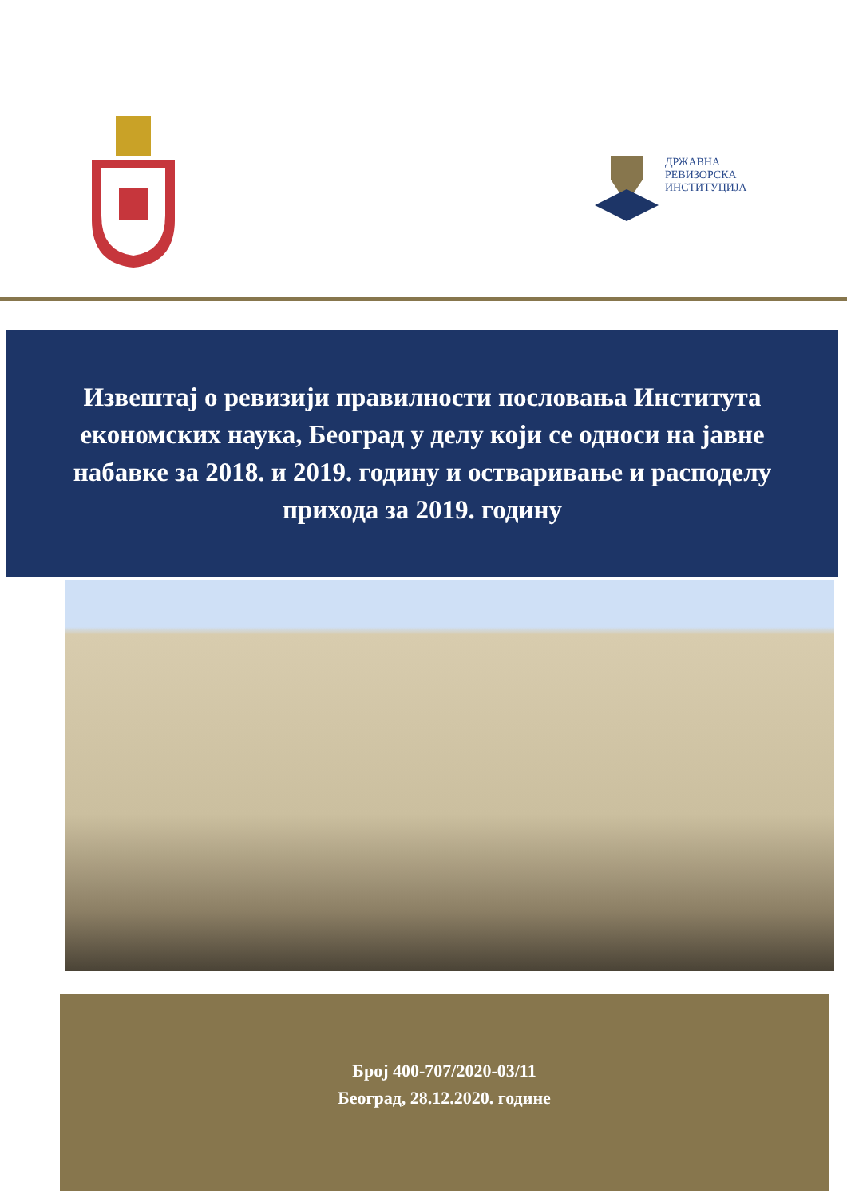ДРЖАВНА
РЕВИЗОРСКА
ИНСТИТУЦИЈА
Извештај о ревизији правилности пословања Института економских наука, Београд у делу који се односи на јавне набавке за 2018. и 2019. годину и остваривање и расподелу прихода за 2019. годину
Број 400-707/2020-03/11
Београд, 28.12.2020. године